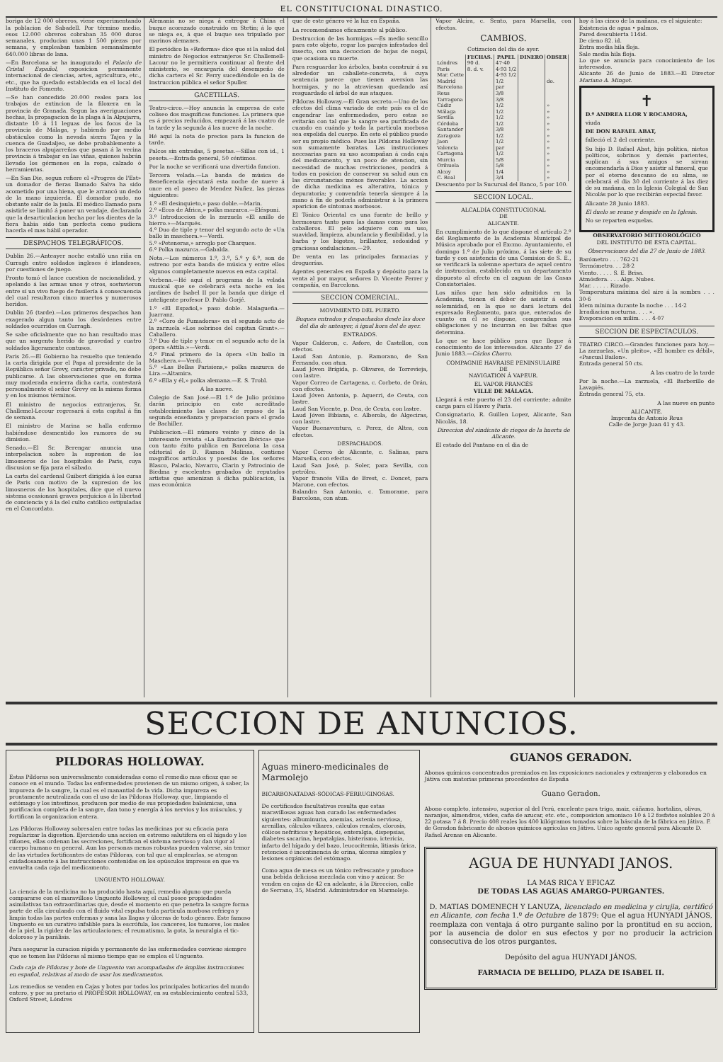EL CONSTITUCIONAL DINASTICO.
boriga de 12 000 obreros, viene experimentando la poblacion de Sabadell. Por término medio, esos 12.000 obreros cobraban 35 000 duros semanales, producian unas 1 500 piezas por semana, y empleaban tambien semanalmente 640.000 libras de lana.
—En Barcelona se ha inaugurado el Palacio de Cristal Español, exposicion permanente internacional de ciencias, artes, agricultura, etc., etc., que ha quedado establecida en el local del Instituto de Fomento.
—Se han concedido 20.000 reales para los trabajos de extincion de la filoxera en la provincia de Granada. Segun las averiguaciones hechas, la propagacion de la plaga á la Alpujarra, distante 10 á 11 leguas de los focos de la provincia de Málaga, y habiendo por medio obstáculos como la nevada sierra Tajea y la cuenca de Guadaljeo, se debe probablemente á los braceros alpujarreños que pasan á la vecina provincia á trabajar en las viñas, quienes habrán llevado los gérmenes en la ropa, calzado ó herramientas.
—En San Die, segun refiere el «Progres de l'Est» un domador de fieras llamado Salva ha sido acometido por una hiena, que le arrancó un dedo de la mano izquierda. El domador pudo, no obstante salir de la jaula. El médico llamado para asistirle se limitó á poner un vendaje, declarando que la desarticulacion hecha por los dientes de la fiera habia sido tan perfecta como pudiera hacerla el mas hábil operador.
DESPACHOS TELEGRÁFICOS.
Dublin 26.—Anteayer noche estalló una riña en Curragh entre soldados ingleses é irlandeses, por cuestiones de juego.
Pronto tomó el lance cuestion de nacionalidad, y apelando á las armas unos y otros, sostuvieron entre sí un vivo fuego de fusilería á consecuencia del cual resultaron cinco muertos y numerosos heridos.
Dublin 26 (tarde).—Los primeros despachos han exagerado algun tanto los desórdenes entre soldados ocurridos en Curragh.
Se sabe oficialmente que no han resultado mas que un sargento herido de gravedad y cuatro soldados ligeramente contusos.
Paris 26.—El Gobierno ha resuelto que teniendo la carta dirigida por el Papa al presidente de la República señor Grevy, carácter privado, no debe publicarse. A las observaciones que en forma muy moderada encierra dicha carta, contestará personalmente el señor Grevy en la misma forma y en los mismos términos.
El ministro de negocios extranjeros, Sr. Challemel-Lecour regresará á esta capital á fin de semana.
El ministro de Marina se halla enfermo habiéndose desmentido los rumores de su dimision.
Senado.—El Sr. Berengar anuncia una interpelacion sobre la supresion de los limosneros de los hospitales de Paris, cuya discusion se fija para el sábado.
La carta del cardenal Guibert dirigida á los curas de Paris con motivo de la supresion de los limosneros de los hospitales, dice que el nuevo sistema ocasionará graves perjuicios á la libertad de conciencia y á la del culto católico estipuladas en el Concordato.
Alemania no se niega á entregar á China el buque acorazado construido en Stetin; á lo que se niega es, á que el buque sea tripulado por marinos alemanes.
El periódico la «Reforma» dice que si la salud del ministro de Negocios extranjeros Sr. Challemell-Lacour no le permitiera continuar al frente del ministerio, se encargaría del desempeño de dicha cartera el Sr. Ferry sucediéndole en la de Instruccion pública el señor Spuller.
GACETILLAS.
Teatro-circo.—Hoy anuncia la empresa de este coliseo dos magníficas funciones. La primera que es á precios reducidos, empezará á las cuatro de la tarde y la segunda á las nueve de la noche.
Hé aquí la nota de precios para la funcion de tarde.
Palcos sin entradas, 5 pesetas.—Sillas con id., 1 peseta.—Entrada general, 50 céntimos.
Por la noche se verificará una divertida funcion.
Tercera velada.—La banda de música de Beneficencia ejecutará esta noche de nueve á once en el paseo de Mendez Nuñez, las piezas siguientes:
1.º «El desinquieto,» paso doble.—Marin.
2.º «Ecos de Africa,» polka mazurca.—Eléspuni.
3.º Introduccion de la zarzuela «El anillo de hierro.»—Marqués.
4.º Duo de tiple y tenor del segundo acto de «Un ballo in maschera.»—Verdi.
5.º «Peteneras,» arreglo por Charques.
6.º Polka mazurca.—Gabalda.
Nota.—Los números 1.º, 3.º, 5.º y 6.º, son de estreno por esta banda de música y entre ellos algunos completamente nuevos en esta capital.
Verbena.—Hé aquí el programa de la velada musical que se celebrará esta noche en los jardines de Isabel II por la banda que dirige el inteligente profesor D. Pablo Gorjé.
1.º «El Español,» paso doble. Malagueña.—Juarranz.
2.º «Coro de Fumadoras» en el segundo acto de la zarzuela «Los sobrinos del capitan Grant».—Caballero.
3.º Duo de tiple y tenor en el segundo acto de la ópera «Attila.»—Verdi.
4.º Final primero de la ópera «Un ballo in Maschera.»—Verdi.
5.º «Las Bellas Parisiens,» polka mazurca de Lira.—Altamira.
6.º «Ella y él,» polka alemana.—E. S. Trobl.
A las nueve.
Colegio de San José.—El 1.º de Julio próximo darán principio en este acreditado establecimiento las clases de repaso de la segunda enseñanza y preparacion para el grado de Bachiller.
Publicacion.—El número veinte y cinco de la interesante revista «La Ilustracion Ibérica» que con tanto éxito publica en Barcelona la casa editorial de D. Ramon Molinas, contiene magníficos artículos y poesías de los señores Blasco, Palacio, Navarro, Clarin y Patrocinio de Biedma y escelentes grabados de reputados artistas que amenizan á dicha publicacion, la mas económica
que de este género vé la luz en España.
La recomendamos eficazmente al público.
Destruccion de las hormigas.—Es medio sencillo para este objeto, regar los parajes infestados del insecto, con una decoccion de hojas de nogal, que ocasiona su muerte.
Para resguardar los árboles, basta construir á su alrededor un caballete-concreta, á cuya sentencia parece que tienen aversion las hormigas, y no la atraviesan quedando así resguardado el árbol de sus ataques.
Píldoras Holloway.—El Gran secreto.—Uno de los efectos del clima variado de este país es el de engendrar las enfermedades, pero estas se evitarán con tal que la sangre sea purificada de cuando en cuándo y toda la partícula morbosa sea expelida del cuerpo. En esto el público puede ser su propio médico. Pues las Píldoras Holloway son sumamente baratas. Las instrucciones necesarias para su uso acompañan á cada caja del medicamento, y un poco de atencion, sin necesidad de muchas restricciones, pondrá á todos en posicion de conservar su salud aun en las circunstancias ménos favorables. La accion de dicha medicina es alterativa, tónica y depuratoria; y convendría tenerla siempre á la mano á fin de poderla administrar á la primera aparicion de síntomas morbosos.
El Tónico Oriental es una fuente de brillo y hermosura tanto para las damas como para los caballeros. El pelo adquiere con su uso, suavidad, limpieza, abundancia y flexibilidad, y la barba y los bigotes, brillantez, sedosidad y graciosas ondulaciones.—29.
De venta en las principales farmacias y droguerías.
Agentes generales en España y depósito para la venta al por mayor, señores D. Vicente Ferrer y compañía, en Barcelona.
SECCION COMERCIAL.
MOVIMIENTO DEL PUERTO.
Buques entrados y despachados desde las doce del dia de anteayer, á igual hora del de ayer.
ENTRADOS.
Vapor Calderon, c. Asfore, de Castellon, con efectos.
Laud San Antonio, p. Ramorano, de San Fernando, con atun.
Laud Jóven Brígida, p. Olivares, de Torrevieja, con lastre.
Vapor Correo de Cartagena, c. Corbeto, de Orán, con efectos.
Laud Jóven Antonia, p. Aquerri, de Ceuta, con lastre.
Laud San Vicente, p. Dea, de Ceuta, con lastre.
Laud Jóven Bibiana, c. Alberola, de Algeciras, con lastre.
Vapor Buenaventura, c. Perez, de Altea, con efectos.
DESPACHADOS.
Vapor Correo de Alicante, c. Salinas, para Marsella, con efectos.
Laud San José, p. Soler, para Sevilla, con petróleo.
Vapor francés Villa de Brest, c. Doncet, para Marone, con efectos.
Balandra San Antonio, c. Tamorame, para Barcelona, con atun.
Vapor Alcira, c. Sento, para Marsella, con efectos.
CAMBIOS.
Cotizacion del dia de ayer.
| | FECHAS. | PAPEL | DINERO | OBSER |
| --- | --- | --- | --- | --- |
| Lóndres | 90 d. | 47·40 | | |
| Paris | 8. d. v. | 4·93 1/2 | | |
| Mar. Cette | | 4·93 1/2 | | |
| Madrid | | 1/2 | | do. |
| Barcelona | | par | | |
| Reus | | 3/8 | | |
| Tarragona | | 3/8 | | |
| Cádiz | | 1/2 | | » |
| Málaga | | 1/2 | | » |
| Sevilla | | 1/2 | | » |
| Córdoba | | 1/2 | | » |
| Santander | | 3/8 | | » |
| Zaragoza | | 1/2 | | » |
| Jaen | | 1/2 | | » |
| Valencia | | par | | » |
| Cartagena | | 1/2 | | » |
| Murcia | | 5/8 | | » |
| Orihuela | | 5/8 | | » |
| Alcoy | | 1/4 | | » |
| C. Real | | 3/4 | | » |
Descuento por la Sucursal del Banco, 5 por 100.
SECCION LOCAL.
ALCALDÍA CONSTITUCIONAL
DE
ALICANTE.
En cumplimiento de lo que dispone el artículo 2.º del Reglamento de la Academia Municipal de Música aprobado por el Excmo. Ayuntamiento, el domingo 1.º de Julio próximo, á las siete de su tarde y con asistencia de una Comision de S. E., se verificará la solemne apertura de aquel centro de instruccion, establecido en un departamento dispuesto al efecto en el zaguan de las Casas Consistoriales.
Los niños que han sido admitidos en la Academia, tienen el deber de asistir á esta solemnidad, en la que se dará lectura del espresado Reglamento, para que, enterados de cuanto en él se dispone, comprendan sus obligaciones y no incurran en las faltas que determina.
Lo que se hace público para que llegue á conocimiento de los interesados. Alicante 27 de Junio 1883.—Cárlos Chorro.
COMPAGNIE HAVRAISE PENINSULAIRE
DE
NAVIGATION Á VAPEUR.
EL VAPOR FRANCÉS
VILLE DE MÁLAGA.
Llegará á este puerto el 23 del corriente; admite carga para el Havre y París.
Consignatario, R. Guillen Lopez, Alicante, San Nicolás, 18.
Direccion del sindicato de riegos de la huerta de Alicante.
El estado del Pantano en el dia de
hoy á las cinco de la mañana, es el siguiente:
Existencia de agua • palmos.
Pared descubierta 114id.
De cieno 82. id.
Entra media hila floja.
Sale media hila floja.
Lo que se anuncia para conocimiento de los interesados.
Alicante 26 de Junio de 1883.—El Director Mariano A. Mingot.
✝
D.ª ANDREA LLOR Y ROCAMORA,
viuda
DE DON RAFAEL ABAT,
falleció el 2 del corriente.
Su hijo D. Rafael Abat, hija política, nietos políticos, sobrinos y demás parientes, suplican á sus amigos se sirvan encomendarla á Dios y asistir al funeral, que por el eterno descanso de su alma, se celebrará el dia 30 del corriente á las diez de su mañana, en la Iglesia Colegial de San Nicolás por lo que recibirán especial favor.
Alicante 28 Junio 1883.
El duelo se reune y despide en la Iglesia.
No se reparten esquelas.
OBSERVATORIO METEOROLÓGICO
DEL INSTITUTO DE ESTA CAPITAL.
Observaciones del dia 27 de Junio de 1883.
Barómetro . . . 762·21
Termómetro. . . 28·2
Viento. . . . . S. E. Brisa.
Atmósfera. . . . Algs. Nubes.
Mar. . . . . . Rizado.
Temperatura máxima del aire á la sombra . . . 30·6
Idem mínima durante la noche . . . 14·2
Irradiacion nocturna. . . . ».
Evaporacion en milím. . . . 4·07
SECCION DE ESPECTACULOS.
TEATRO CIRCO.—Grandes funciones para hoy.—La zarzuelas, «Un pleito», «El hombre es débil», «Pascual Bailon».
Entrada general 50 cts.
A las cuatro de la tarde
Por la noche.—La zarzuela, «El Barberillo de Lavapiés.
Entrada general 75, cts.
A las nueve en punto
ALICANTE.
Imprenta de Antonio Reus
Calle de Jorge Juan 41 y 43.
SECCION DE ANUNCIOS.
PILDORAS HOLLOWAY.
Estas Píldoras son universalmente consideradas como el remedio mas eficaz que se conoce en el mundo. Todas las enfermedades provienen de un mismo orígen, á saber, la impureza de la sangre, la cual es el manantial de la vida. Dicha impureza es prontamente neutralizada con el uso de las Píldoras Holloway, que, limpiando el estómago y los intestinos, producen por medio de sus propiedades balsámicas, una purificacion completa de la sangre, dan tono y energía á los nervios y los músculos, y fortifican la organizacion entera.
Las Píldoras Holloway sobresalen entre todas las medicinas por su eficacia para regularizar la digestion. Ejerciendo una accion en estremo salutífera en el hígado y los riñones, ellas ordenan las secreciones, fortifican el sistema nervioso y dan vigor al cuerpo humano en general. Aun las personas menos robustas pueden valerse, sin temor de las virtudes fortificantes de estas Píldoras, con tal que al emplearlas, se atengan cuidadosamente á las instrucciones contenidas en los opúsculos impresos en que va envuelta cada caja del medicamento.
UNGUENTO HOLLOWAY.
La ciencia de la medicina no ha producido hasta aquí, remedio alguno que pueda compararse con el maravilloso Unguento Holloway, el cual posee propiedades asimilativas tan extraordinarias que, desde el momento en que penetra la sangre forma parte de ella circulando con el fluido vital espulsa toda partícula morbosa refriega y limpia todas las partes enfermas y sana las llagas y úlceras de todo género. Este famoso Unguento es un curativo infalible para la escrófula, los canceres, los tumores, los males de la piel, la rigidez de las articulaciones; el reumatismo, la gota, la neuralgia el tic-doloroso y la parálisis.
Para asegurar la curacion rápida y permanente de las enfermedades conviene siempre que se tomen las Píldoras al mismo tiempo que se emplea el Unguento.
Cada caja de Píldoras y bote de Unguento van acompañadas de ámplias instrucciones en español, relativas al modo de usar los medicamentos.
Los remedios se venden en Cajas y botes por todos los principales boticarios del mundo entero, y por su pretario el PROFESOR HOLLOWAY, en su establecimiento central 533, Oxford Street, Lóndres
Aguas minero-medicinales de Marmolejo
BICARBONATADAS-SÓDICAS-FERRUGINOSAS.
De certificados facultativos resulta que estas maravillosas aguas han curado las enfermedades siguientes: albuminuria, anemias, astenia nerviosa, arenillas, cálculos viliares, cálculos renales, clorosis, cólicos nefríticos y hepáticos, enteralgia, dispepsias, diabetes sacarina, hepatalgias, histerismo, ictericia, infarto del hígado y del bazo, leucocitemia, litiasis úrica, retencion é incontinencia de orina, úlceras simples y lesiones orgánicas del estómago.
Como agua de mesa es un tónico refrescante y produce una bebida deliciosa mezclada con vino y azúcar. Se venden en cajas de 42 en adelante, á la Direccion, calle de Serrano, 35, Madrid. Administrador en Marmolejo.
GUANOS GERADON.
Abonos químicos concentrados premiados en las exposiciones nacionales y extranjeras y elaborados en Játiva con materias primeras procedentes de España
Guano Geradon.
Abono completo, intensivo, superior al del Perú, excelente para trigo, maiz, cáñamo, hortaliza, olivos, naranjos, almendros, vides, caña de azucar, etc. etc., composicion amoniaco 10 á 12 fosfatos solubles 20 á 22 potasa 7 á 8. Precio 408 reales los 400 kilógramos tomados sobre la báscula de la fábrica en Játiva. F. de Geradon fabricante de abonos químicos agrícolas en Játiva. Unico agente general para Alicante D. Rafael Arenas en Alicante.
AGUA DE HUNYADI JANOS.
LA MAS RICA Y EFICAZ
DE TODAS LAS AGUAS AMARGO-PURGANTES.
D. MATIAS DOMENECH Y LANUZA, licenciado en medicina y cirujia, certificó en Alicante, con fecha 1.º de Octubre de 1879: Que el agua HUNYADI JÁNOS, reemplaza con ventaja á otro purgante salino por la prontitud en su accion, por la ausencia de dolor en sus efectos y por no producir la actricion consecutiva de los otros purgantes.
Depósito del agua HUNYADI JÁNOS.
FARMACIA DE BELLIDO, PLAZA DE ISABEL II.